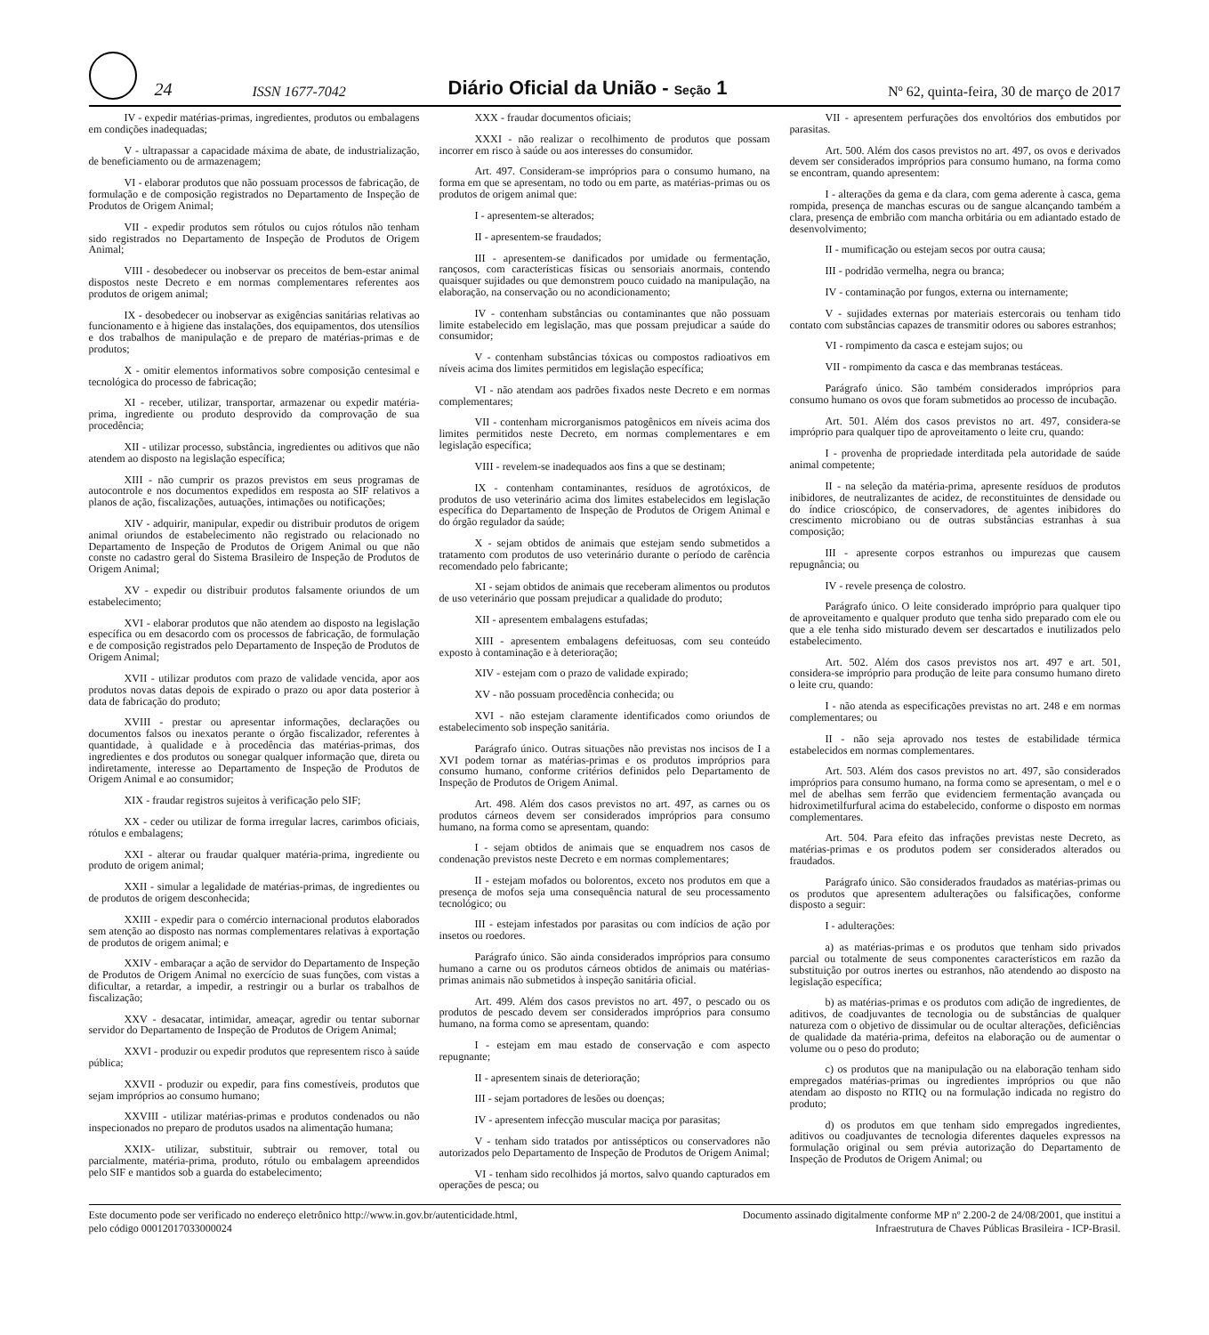24
ISSN 1677-7042
Diário Oficial da União - Seção 1
Nº 62, quinta-feira, 30 de março de 2017
IV - expedir matérias-primas, ingredientes, produtos ou embalagens em condições inadequadas;
V - ultrapassar a capacidade máxima de abate, de industrialização, de beneficiamento ou de armazenagem;
VI - elaborar produtos que não possuam processos de fabricação, de formulação e de composição registrados no Departamento de Inspeção de Produtos de Origem Animal;
VII - expedir produtos sem rótulos ou cujos rótulos não tenham sido registrados no Departamento de Inspeção de Produtos de Origem Animal;
VIII - desobedecer ou inobservar os preceitos de bem-estar animal dispostos neste Decreto e em normas complementares referentes aos produtos de origem animal;
IX - desobedecer ou inobservar as exigências sanitárias relativas ao funcionamento e à higiene das instalações, dos equipamentos, dos utensílios e dos trabalhos de manipulação e de preparo de matérias-primas e de produtos;
X - omitir elementos informativos sobre composição centesimal e tecnológica do processo de fabricação;
XI - receber, utilizar, transportar, armazenar ou expedir matéria-prima, ingrediente ou produto desprovido da comprovação de sua procedência;
XII - utilizar processo, substância, ingredientes ou aditivos que não atendem ao disposto na legislação específica;
XIII - não cumprir os prazos previstos em seus programas de autocontrole e nos documentos expedidos em resposta ao SIF relativos a planos de ação, fiscalizações, autuações, intimações ou notificações;
XIV - adquirir, manipular, expedir ou distribuir produtos de origem animal oriundos de estabelecimento não registrado ou relacionado no Departamento de Inspeção de Produtos de Origem Animal ou que não conste no cadastro geral do Sistema Brasileiro de Inspeção de Produtos de Origem Animal;
XV - expedir ou distribuir produtos falsamente oriundos de um estabelecimento;
XVI - elaborar produtos que não atendem ao disposto na legislação específica ou em desacordo com os processos de fabricação, de formulação e de composição registrados pelo Departamento de Inspeção de Produtos de Origem Animal;
XVII - utilizar produtos com prazo de validade vencida, apor aos produtos novas datas depois de expirado o prazo ou apor data posterior à data de fabricação do produto;
XVIII - prestar ou apresentar informações, declarações ou documentos falsos ou inexatos perante o órgão fiscalizador, referentes à quantidade, à qualidade e à procedência das matérias-primas, dos ingredientes e dos produtos ou sonegar qualquer informação que, direta ou indiretamente, interesse ao Departamento de Inspeção de Produtos de Origem Animal e ao consumidor;
XIX - fraudar registros sujeitos à verificação pelo SIF;
XX - ceder ou utilizar de forma irregular lacres, carimbos oficiais, rótulos e embalagens;
XXI - alterar ou fraudar qualquer matéria-prima, ingrediente ou produto de origem animal;
XXII - simular a legalidade de matérias-primas, de ingredientes ou de produtos de origem desconhecida;
XXIII - expedir para o comércio internacional produtos elaborados sem atenção ao disposto nas normas complementares relativas à exportação de produtos de origem animal; e
XXIV - embaraçar a ação de servidor do Departamento de Inspeção de Produtos de Origem Animal no exercício de suas funções, com vistas a dificultar, a retardar, a impedir, a restringir ou a burlar os trabalhos de fiscalização;
XXV - desacatar, intimidar, ameaçar, agredir ou tentar subornar servidor do Departamento de Inspeção de Produtos de Origem Animal;
XXVI - produzir ou expedir produtos que representem risco à saúde pública;
XXVII - produzir ou expedir, para fins comestíveis, produtos que sejam impróprios ao consumo humano;
XXVIII - utilizar matérias-primas e produtos condenados ou não inspecionados no preparo de produtos usados na alimentação humana;
XXIX- utilizar, substituir, subtrair ou remover, total ou parcialmente, matéria-prima, produto, rótulo ou embalagem apreendidos pelo SIF e mantidos sob a guarda do estabelecimento;
XXX - fraudar documentos oficiais;
XXXI - não realizar o recolhimento de produtos que possam incorrer em risco à saúde ou aos interesses do consumidor.
Art. 497. Consideram-se impróprios para o consumo humano, na forma em que se apresentam, no todo ou em parte, as matérias-primas ou os produtos de origem animal que:
I - apresentem-se alterados;
II - apresentem-se fraudados;
III - apresentem-se danificados por umidade ou fermentação, rançosos, com características físicas ou sensoriais anormais, contendo quaisquer sujidades ou que demonstrem pouco cuidado na manipulação, na elaboração, na conservação ou no acondicionamento;
IV - contenham substâncias ou contaminantes que não possuam limite estabelecido em legislação, mas que possam prejudicar a saúde do consumidor;
V - contenham substâncias tóxicas ou compostos radioativos em níveis acima dos limites permitidos em legislação específica;
VI - não atendam aos padrões fixados neste Decreto e em normas complementares;
VII - contenham microrganismos patogênicos em níveis acima dos limites permitidos neste Decreto, em normas complementares e em legislação específica;
VIII - revelem-se inadequados aos fins a que se destinam;
IX - contenham contaminantes, resíduos de agrotóxicos, de produtos de uso veterinário acima dos limites estabelecidos em legislação específica do Departamento de Inspeção de Produtos de Origem Animal e do órgão regulador da saúde;
X - sejam obtidos de animais que estejam sendo submetidos a tratamento com produtos de uso veterinário durante o período de carência recomendado pelo fabricante;
XI - sejam obtidos de animais que receberam alimentos ou produtos de uso veterinário que possam prejudicar a qualidade do produto;
XII - apresentem embalagens estufadas;
XIII - apresentem embalagens defeituosas, com seu conteúdo exposto à contaminação e à deterioração;
XIV - estejam com o prazo de validade expirado;
XV - não possuam procedência conhecida; ou
XVI - não estejam claramente identificados como oriundos de estabelecimento sob inspeção sanitária.
Parágrafo único. Outras situações não previstas nos incisos de I a XVI podem tornar as matérias-primas e os produtos impróprios para consumo humano, conforme critérios definidos pelo Departamento de Inspeção de Produtos de Origem Animal.
Art. 498. Além dos casos previstos no art. 497, as carnes ou os produtos cárneos devem ser considerados impróprios para consumo humano, na forma como se apresentam, quando:
I - sejam obtidos de animais que se enquadrem nos casos de condenação previstos neste Decreto e em normas complementares;
II - estejam mofados ou bolorentos, exceto nos produtos em que a presença de mofos seja uma consequência natural de seu processamento tecnológico; ou
III - estejam infestados por parasitas ou com indícios de ação por insetos ou roedores.
Parágrafo único. São ainda considerados impróprios para consumo humano a carne ou os produtos cárneos obtidos de animais ou matérias-primas animais não submetidos à inspeção sanitária oficial.
Art. 499. Além dos casos previstos no art. 497, o pescado ou os produtos de pescado devem ser considerados impróprios para consumo humano, na forma como se apresentam, quando:
I - estejam em mau estado de conservação e com aspecto repugnante;
II - apresentem sinais de deterioração;
III - sejam portadores de lesões ou doenças;
IV - apresentem infecção muscular maciça por parasitas;
V - tenham sido tratados por antissépticos ou conservadores não autorizados pelo Departamento de Inspeção de Produtos de Origem Animal;
VI - tenham sido recolhidos já mortos, salvo quando capturados em operações de pesca; ou
VII - apresentem perfurações dos envoltórios dos embutidos por parasitas.
Art. 500. Além dos casos previstos no art. 497, os ovos e derivados devem ser considerados impróprios para consumo humano, na forma como se encontram, quando apresentem:
I - alterações da gema e da clara, com gema aderente à casca, gema rompida, presença de manchas escuras ou de sangue alcançando também a clara, presença de embrião com mancha orbitária ou em adiantado estado de desenvolvimento;
II - mumificação ou estejam secos por outra causa;
III - podridão vermelha, negra ou branca;
IV - contaminação por fungos, externa ou internamente;
V - sujidades externas por materiais estercorais ou tenham tido contato com substâncias capazes de transmitir odores ou sabores estranhos;
VI - rompimento da casca e estejam sujos; ou
VII - rompimento da casca e das membranas testáceas.
Parágrafo único. São também considerados impróprios para consumo humano os ovos que foram submetidos ao processo de incubação.
Art. 501. Além dos casos previstos no art. 497, considera-se impróprio para qualquer tipo de aproveitamento o leite cru, quando:
I - provenha de propriedade interditada pela autoridade de saúde animal competente;
II - na seleção da matéria-prima, apresente resíduos de produtos inibidores, de neutralizantes de acidez, de reconstituintes de densidade ou do índice crioscópico, de conservadores, de agentes inibidores do crescimento microbiano ou de outras substâncias estranhas à sua composição;
III - apresente corpos estranhos ou impurezas que causem repugnância; ou
IV - revele presença de colostro.
Parágrafo único. O leite considerado impróprio para qualquer tipo de aproveitamento e qualquer produto que tenha sido preparado com ele ou que a ele tenha sido misturado devem ser descartados e inutilizados pelo estabelecimento.
Art. 502. Além dos casos previstos nos art. 497 e art. 501, considera-se impróprio para produção de leite para consumo humano direto o leite cru, quando:
I - não atenda as especificações previstas no art. 248 e em normas complementares; ou
II - não seja aprovado nos testes de estabilidade térmica estabelecidos em normas complementares.
Art. 503. Além dos casos previstos no art. 497, são considerados impróprios para consumo humano, na forma como se apresentam, o mel e o mel de abelhas sem ferrão que evidenciem fermentação avançada ou hidroximetilfurfural acima do estabelecido, conforme o disposto em normas complementares.
Art. 504. Para efeito das infrações previstas neste Decreto, as matérias-primas e os produtos podem ser considerados alterados ou fraudados.
Parágrafo único. São considerados fraudados as matérias-primas ou os produtos que apresentem adulterações ou falsificações, conforme disposto a seguir:
I - adulterações:
a) as matérias-primas e os produtos que tenham sido privados parcial ou totalmente de seus componentes característicos em razão da substituição por outros inertes ou estranhos, não atendendo ao disposto na legislação específica;
b) as matérias-primas e os produtos com adição de ingredientes, de aditivos, de coadjuvantes de tecnologia ou de substâncias de qualquer natureza com o objetivo de dissimular ou de ocultar alterações, deficiências de qualidade da matéria-prima, defeitos na elaboração ou de aumentar o volume ou o peso do produto;
c) os produtos que na manipulação ou na elaboração tenham sido empregados matérias-primas ou ingredientes impróprios ou que não atendam ao disposto no RTIQ ou na formulação indicada no registro do produto;
d) os produtos em que tenham sido empregados ingredientes, aditivos ou coadjuvantes de tecnologia diferentes daqueles expressos na formulação original ou sem prévia autorização do Departamento de Inspeção de Produtos de Origem Animal; ou
Este documento pode ser verificado no endereço eletrônico http://www.in.gov.br/autenticidade.html,
pelo código 00012017033000024
Documento assinado digitalmente conforme MP nº 2.200-2 de 24/08/2001, que institui a
Infraestrutura de Chaves Públicas Brasileira - ICP-Brasil.